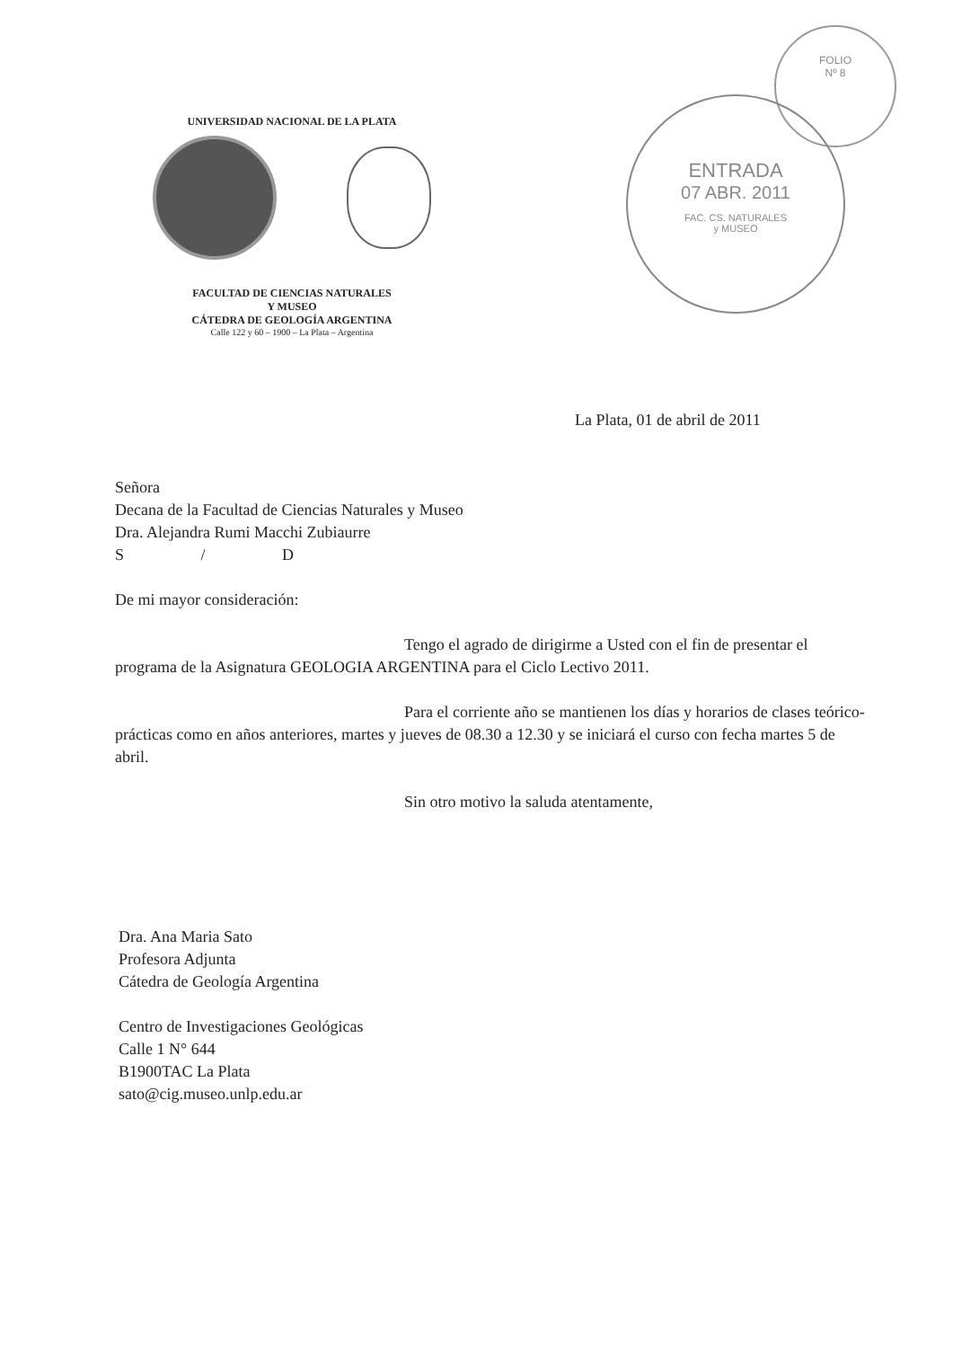UNIVERSIDAD NACIONAL DE LA PLATA
FACULTAD DE CIENCIAS NATURALES
Y MUSEO
CÁTEDRA DE GEOLOGÍA ARGENTINA
Calle 122 y 60 – 1900 – La Plata – Argentina
FOLIO
Nº 8
ENTRADA
07 ABR. 2011
FAC. CS. NATURALES
y MUSEO
La Plata, 01 de abril de 2011
Señora
Decana de la Facultad de Ciencias Naturales y Museo
Dra. Alejandra Rumi Macchi Zubiaurre
S / D
De mi mayor consideración:
Tengo el agrado de dirigirme a Usted con el fin de presentar el programa de la Asignatura GEOLOGIA ARGENTINA para el Ciclo Lectivo 2011.
Para el corriente año se mantienen los días y horarios de clases teórico-prácticas como en años anteriores, martes y jueves de 08.30 a 12.30 y se iniciará el curso con fecha martes 5 de abril.
Sin otro motivo la saluda atentamente,
Dra. Ana Maria Sato
Profesora Adjunta
Cátedra de Geología Argentina
Centro de Investigaciones Geológicas
Calle 1 N° 644
B1900TAC La Plata
sato@cig.museo.unlp.edu.ar